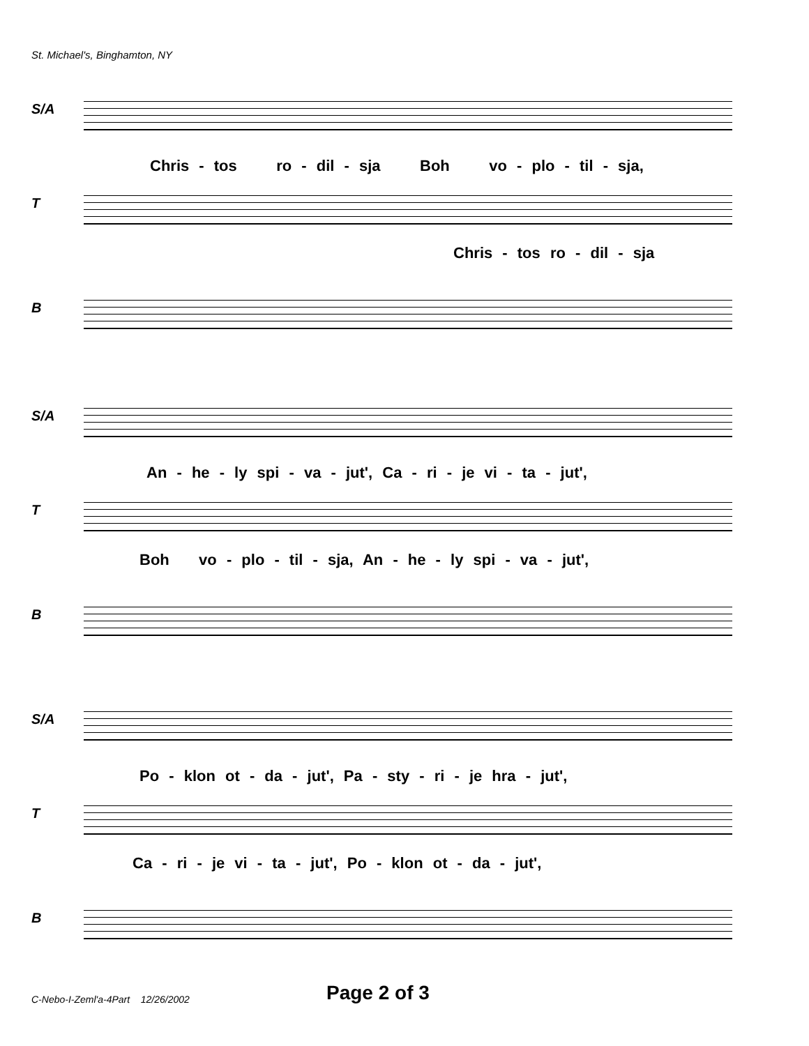St. Michael's, Binghamton, NY
S/A
Chris - tos ro - dil - sja Boh vo - plo - til - sja,
T
Chris - tos ro - dil - sja
B
S/A
An - he - ly spi - va - jut', Ca - ri - je vi - ta - jut',
T
Boh vo - plo - til - sja, An - he - ly spi - va - jut',
B
S/A
Po - klon ot - da - jut', Pa - sty - ri - je hra - jut',
T
Ca - ri - je vi - ta - jut', Po - klon ot - da - jut',
B
C-Nebo-I-Zeml'a-4Part 12/26/2002
Page 2 of 3